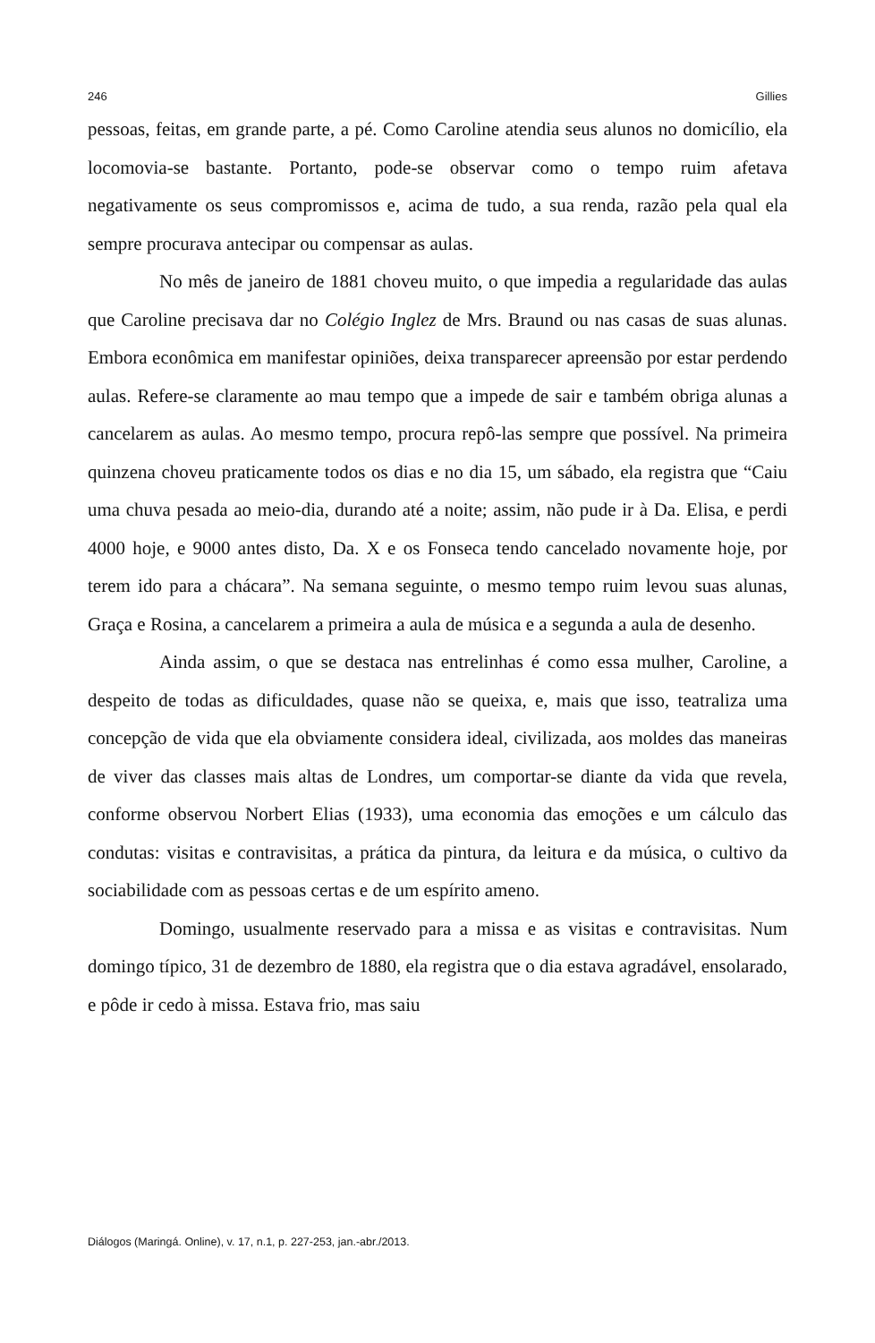246 Gillies
pessoas, feitas, em grande parte, a pé. Como Caroline atendia seus alunos no domicílio, ela locomovia-se bastante. Portanto, pode-se observar como o tempo ruim afetava negativamente os seus compromissos e, acima de tudo, a sua renda, razão pela qual ela sempre procurava antecipar ou compensar as aulas.
No mês de janeiro de 1881 choveu muito, o que impedia a regularidade das aulas que Caroline precisava dar no Colégio Inglez de Mrs. Braund ou nas casas de suas alunas. Embora econômica em manifestar opiniões, deixa transparecer apreensão por estar perdendo aulas. Refere-se claramente ao mau tempo que a impede de sair e também obriga alunas a cancelarem as aulas. Ao mesmo tempo, procura repô-las sempre que possível. Na primeira quinzena choveu praticamente todos os dias e no dia 15, um sábado, ela registra que “Caiu uma chuva pesada ao meio-dia, durando até a noite; assim, não pude ir à Da. Elisa, e perdi 4000 hoje, e 9000 antes disto, Da. X e os Fonseca tendo cancelado novamente hoje, por terem ido para a chácara”. Na semana seguinte, o mesmo tempo ruim levou suas alunas, Graça e Rosina, a cancelarem a primeira a aula de música e a segunda a aula de desenho.
Ainda assim, o que se destaca nas entrelinhas é como essa mulher, Caroline, a despeito de todas as dificuldades, quase não se queixa, e, mais que isso, teatraliza uma concepção de vida que ela obviamente considera ideal, civilizada, aos moldes das maneiras de viver das classes mais altas de Londres, um comportar-se diante da vida que revela, conforme observou Norbert Elias (1933), uma economia das emoções e um cálculo das condutas: visitas e contravisitas, a prática da pintura, da leitura e da música, o cultivo da sociabilidade com as pessoas certas e de um espírito ameno.
Domingo, usualmente reservado para a missa e as visitas e contravisitas. Num domingo típico, 31 de dezembro de 1880, ela registra que o dia estava agradável, ensolarado, e pôde ir cedo à missa. Estava frio, mas saiu
Diálogos (Maringá. Online), v. 17, n.1, p. 227-253, jan.-abr./2013.